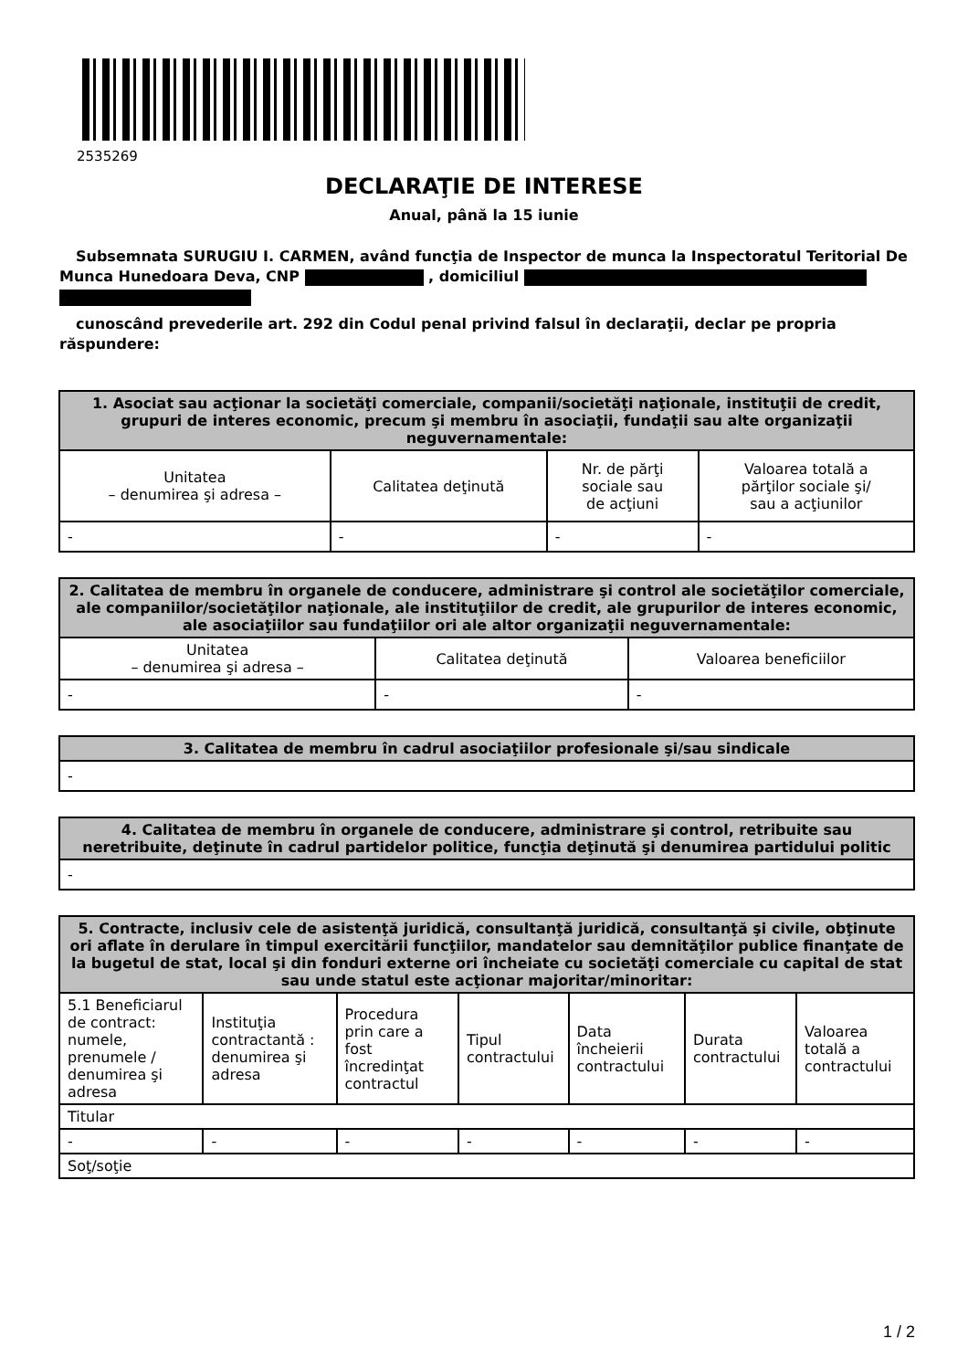2535269
DECLARAŢIE DE INTERESE
Anual, până la 15 iunie
Subsemnata SURUGIU I. CARMEN, având funcţia de Inspector de munca la Inspectoratul Teritorial De Munca Hunedoara Deva, CNP , domiciliul
cunoscând prevederile art. 292 din Codul penal privind falsul în declaraţii, declar pe propria răspundere:
| 1. Asociat sau acţionar la societăţi comerciale, companii/societăţi naţionale, instituţii de credit, grupuri de interes economic, precum şi membru în asociaţii, fundaţii sau alte organizaţii neguvernamentale: | | | |
| --- | --- | --- | --- |
| Unitatea – denumirea şi adresa – | Calitatea deţinută | Nr. de părţi sociale sau de acţiuni | Valoarea totală a părţilor sociale şi/ sau a acţiunilor |
| - | - | - | - |
| 2. Calitatea de membru în organele de conducere, administrare şi control ale societăţilor comerciale, ale companiilor/societăţilor naţionale, ale instituţiilor de credit, ale grupurilor de interes economic, ale asociaţiilor sau fundaţiilor ori ale altor organizaţii neguvernamentale: | | |
| --- | --- | --- |
| Unitatea – denumirea şi adresa – | Calitatea deţinută | Valoarea beneficiilor |
| - | - | - |
| 3. Calitatea de membru în cadrul asociaţiilor profesionale şi/sau sindicale |
| --- |
| - |
| 4. Calitatea de membru în organele de conducere, administrare şi control, retribuite sau neretribuite, deţinute în cadrul partidelor politice, funcţia deţinută şi denumirea partidului politic |
| --- |
| - |
| 5. Contracte, inclusiv cele de asistenţă juridică, consultanţă juridică, consultanţă şi civile, obţinute ori aflate în derulare în timpul exercitării funcţiilor, mandatelor sau demnităţilor publice finanţate de la bugetul de stat, local şi din fonduri externe ori încheiate cu societăţi comerciale cu capital de stat sau unde statul este acţionar majoritar/minoritar: | | | | | | |
| --- | --- | --- | --- | --- | --- | --- |
| 5.1 Beneficiarul de contract: numele, prenumele / denumirea şi adresa | Instituţia contractantă : denumirea şi adresa | Procedura prin care a fost încredinţat contractul | Tipul contractului | Data încheierii contractului | Durata contractului | Valoarea totală a contractului |
| Titular | | | | | | |
| - | - | - | - | - | - | - |
| Soţ/soţie | | | | | | |
1 / 2